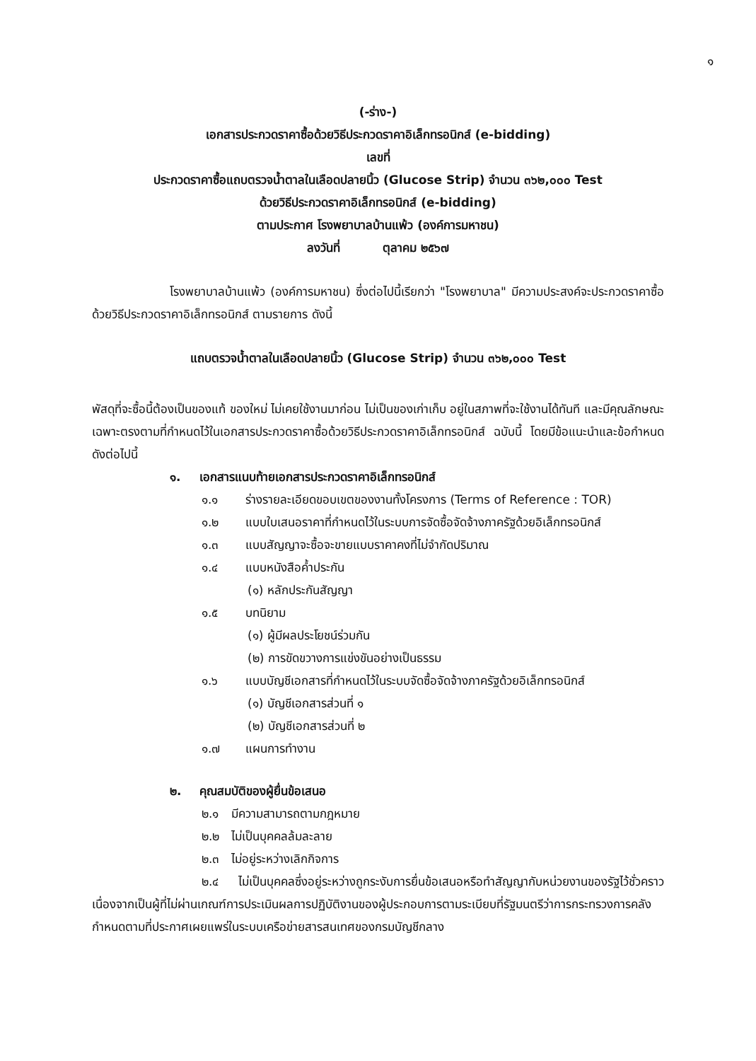๑
(-ร่าง-)
เอกสารประกวดราคาซื้อด้วยวิธีประกวดราคาอิเล็กทรอนิกส์ (e-bidding)
เลขที่
ประกวดราคาซื้อแถบตรวจน้ำตาลในเลือดปลายนิ้ว (Glucose Strip) จำนวน ๓๖๒,๐๐๐ Test
ด้วยวิธีประกวดราคาอิเล็กทรอนิกส์ (e-bidding)
ตามประกาศ โรงพยาบาลบ้านแพ้ว (องค์การมหาชน)
ลงวันที่ ตุลาคม ๒๕๖๗
โรงพยาบาลบ้านแพ้ว (องค์การมหาชน) ซึ่งต่อไปนี้เรียกว่า "โรงพยาบาล" มีความประสงค์จะประกวดราคาซื้อด้วยวิธีประกวดราคาอิเล็กทรอนิกส์ ตามรายการ ดังนี้
แถบตรวจน้ำตาลในเลือดปลายนิ้ว (Glucose Strip) จำนวน ๓๖๒,๐๐๐ Test
พัสดุที่จะซื้อนี้ต้องเป็นของแท้ ของใหม่ ไม่เคยใช้งานมาก่อน ไม่เป็นของเก่าเก็บ อยู่ในสภาพที่จะใช้งานได้ทันที และมีคุณลักษณะเฉพาะตรงตามที่กำหนดไว้ในเอกสารประกวดราคาซื้อด้วยวิธีประกวดราคาอิเล็กทรอนิกส์ ฉบับนี้ โดยมีข้อแนะนำและข้อกำหนด ดังต่อไปนี้
๑. เอกสารแนบท้ายเอกสารประกวดราคาอิเล็กทรอนิกส์
๑.๑ ร่างรายละเอียดขอบเขตของงานทั้งโครงการ (Terms of Reference : TOR)
๑.๒ แบบใบเสนอราคาที่กำหนดไว้ในระบบการจัดซื้อจัดจ้างภาครัฐด้วยอิเล็กทรอนิกส์
๑.๓ แบบสัญญาจะซื้อจะขายแบบราคาคงที่ไม่จำกัดปริมาณ
๑.๔ แบบหนังสือค้ำประกัน
(๑) หลักประกันสัญญา
๑.๕ บทนิยาม
(๑) ผู้มีผลประโยชน์ร่วมกัน
(๒) การขัดขวางการแข่งขันอย่างเป็นธรรม
๑.๖ แบบบัญชีเอกสารที่กำหนดไว้ในระบบจัดซื้อจัดจ้างภาครัฐด้วยอิเล็กทรอนิกส์
(๑) บัญชีเอกสารส่วนที่ ๑
(๒) บัญชีเอกสารส่วนที่ ๒
๑.๗ แผนการทำงาน
๒. คุณสมบัติของผู้ยื่นข้อเสนอ
๒.๑ มีความสามารถตามกฎหมาย
๒.๒ ไม่เป็นบุคคลล้มละลาย
๒.๓ ไม่อยู่ระหว่างเลิกกิจการ
๒.๔ ไม่เป็นบุคคลซึ่งอยู่ระหว่างถูกระงับการยื่นข้อเสนอหรือทำสัญญากับหน่วยงานของรัฐไว้ชั่วคราว เนื่องจากเป็นผู้ที่ไม่ผ่านเกณฑ์การประเมินผลการปฏิบัติงานของผู้ประกอบการตามระเบียบที่รัฐมนตรีว่าการกระทรวงการคลังกำหนดตามที่ประกาศเผยแพร่ในระบบเครือข่ายสารสนเทศของกรมบัญชีกลาง